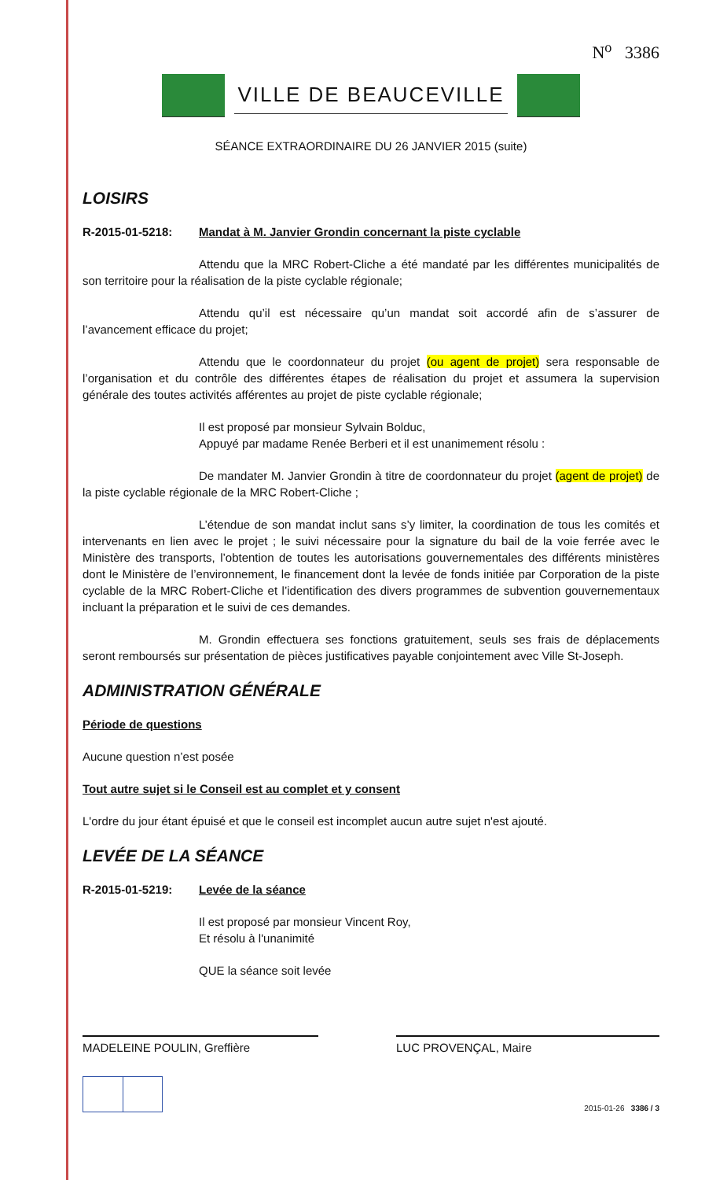N<sup>o</sup> 3386
VILLE DE BEAUCEVILLE
SÉANCE EXTRAORDINAIRE DU 26 JANVIER 2015 (suite)
LOISIRS
R-2015-01-5218: Mandat à M. Janvier Grondin concernant la piste cyclable
Attendu que la MRC Robert-Cliche a été mandaté par les différentes municipalités de son territoire pour la réalisation de la piste cyclable régionale;
Attendu qu’il est nécessaire qu’un mandat soit accordé afin de s’assurer de l’avancement efficace du projet;
Attendu que le coordonnateur du projet (ou agent de projet) sera responsable de l’organisation et du contrôle des différentes étapes de réalisation du projet et assumera la supervision générale des toutes activités afférentes au projet de piste cyclable régionale;
Il est proposé par monsieur Sylvain Bolduc,
Appuyé par madame Renée Berberi et il est unanimement résolu :
De mandater M. Janvier Grondin à titre de coordonnateur du projet (agent de projet) de la piste cyclable régionale de la MRC Robert-Cliche ;
L’étendue de son mandat inclut sans s’y limiter, la coordination de tous les comités et intervenants en lien avec le projet ; le suivi nécessaire pour la signature du bail de la voie ferrée avec le Ministère des transports, l’obtention de toutes les autorisations gouvernementales des différents ministères dont le Ministère de l’environnement, le financement dont la levée de fonds initiée par Corporation de la piste cyclable de la MRC Robert-Cliche et l’identification des divers programmes de subvention gouvernementaux incluant la préparation et le suivi de ces demandes.
M. Grondin effectuera ses fonctions gratuitement, seuls ses frais de déplacements seront remboursés sur présentation de pièces justificatives payable conjointement avec Ville St-Joseph.
ADMINISTRATION GÉNÉRALE
Période de questions
Aucune question n’est posée
Tout autre sujet si le Conseil est au complet et y consent
L'ordre du jour étant épuisé et que le conseil est incomplet aucun autre sujet n'est ajouté.
LEVÉE DE LA SÉANCE
R-2015-01-5219: Levée de la séance
Il est proposé par monsieur Vincent Roy,
Et résolu à l'unanimité
QUE la séance soit levée
MADELEINE POULIN, Greffière LUC PROVENÇAL, Maire
2015-01-26 3386 / 3